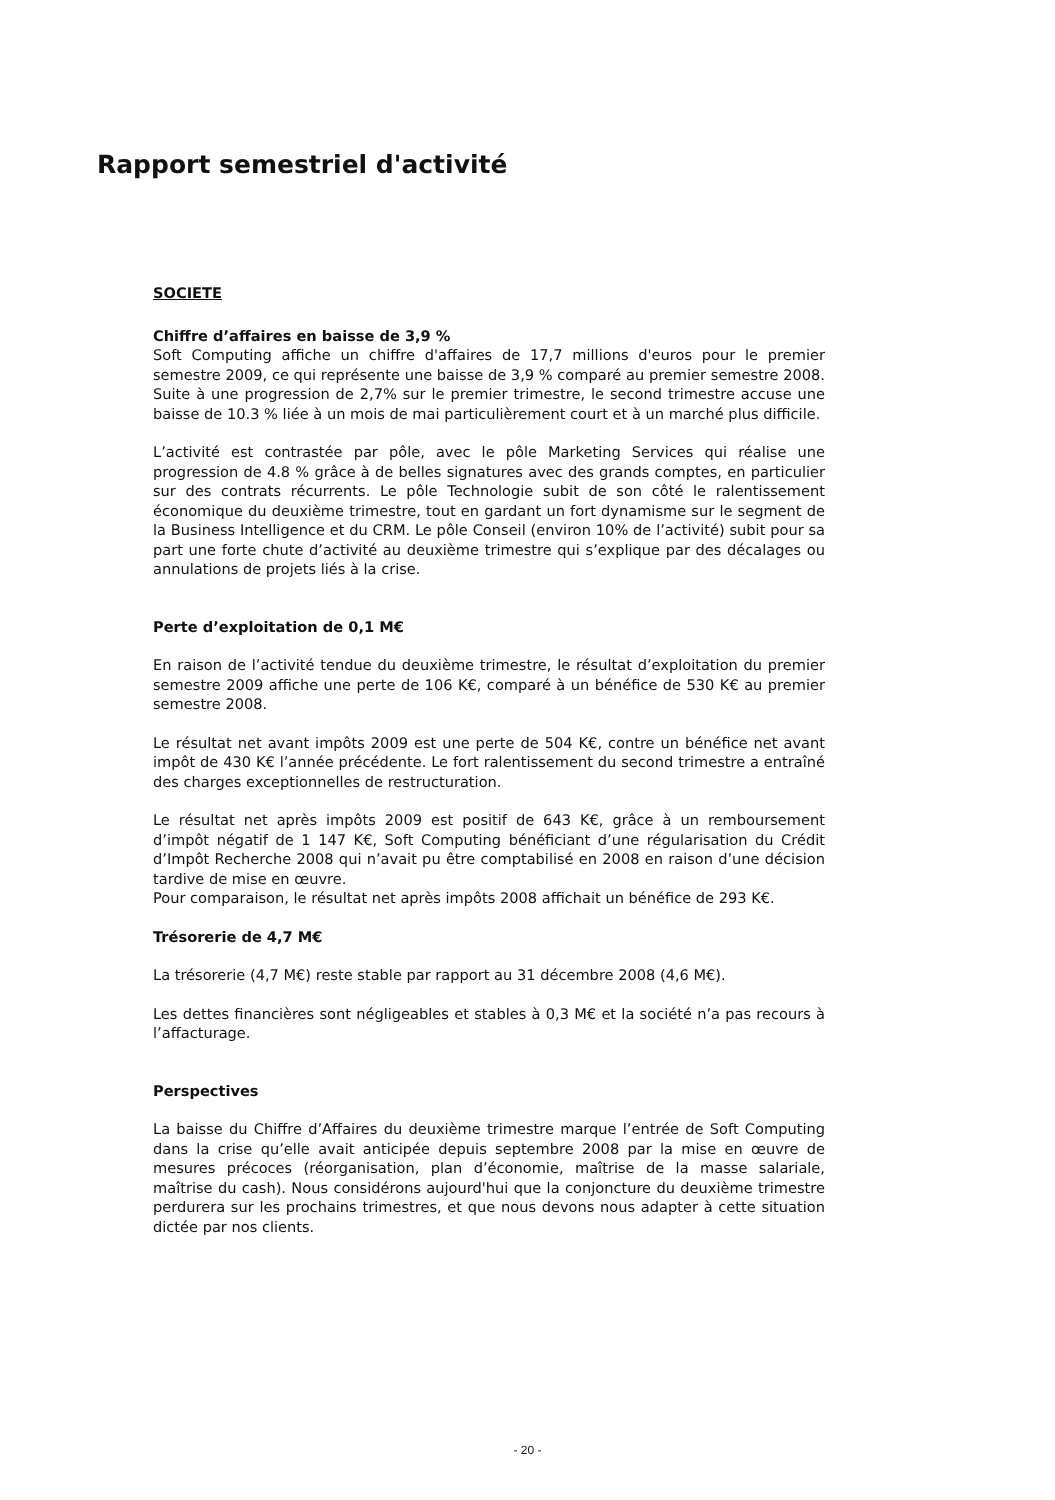Rapport semestriel d'activité
SOCIETE
Chiffre d’affaires en baisse de 3,9 %
Soft Computing affiche un chiffre d'affaires de 17,7 millions d'euros pour le premier semestre 2009, ce qui représente une baisse de 3,9 % comparé au premier semestre 2008. Suite à une progression de 2,7% sur le premier trimestre, le second trimestre accuse une baisse de 10.3 % liée à un mois de mai particulièrement court et à un marché plus difficile.
L’activité est contrastée par pôle, avec le pôle Marketing Services qui réalise une progression de 4.8 % grâce à de belles signatures avec des grands comptes, en particulier sur des contrats récurrents. Le pôle Technologie subit de son côté le ralentissement économique du deuxième trimestre, tout en gardant un fort dynamisme sur le segment de la Business Intelligence et du CRM. Le pôle Conseil (environ 10% de l’activité) subit pour sa part une forte chute d’activité au deuxième trimestre qui s’explique par des décalages ou annulations de projets liés à la crise.
Perte d’exploitation de 0,1 M€
En raison de l’activité tendue du deuxième trimestre, le résultat d’exploitation du premier semestre 2009 affiche une perte de 106 K€, comparé à un bénéfice de 530 K€ au premier semestre 2008.
Le résultat net avant impôts 2009 est une perte de 504 K€, contre un bénéfice net avant impôt de 430 K€ l’année précédente. Le fort ralentissement du second trimestre a entraîné des charges exceptionnelles de restructuration.
Le résultat net après impôts 2009 est positif de 643 K€, grâce à un remboursement d’impôt négatif de 1 147 K€, Soft Computing bénéficiant d’une régularisation du Crédit d’Impôt Recherche 2008 qui n’avait pu être comptabilisé en 2008 en raison d’une décision tardive de mise en œuvre.
Pour comparaison, le résultat net après impôts 2008 affichait un bénéfice de 293 K€.
Trésorerie de 4,7 M€
La trésorerie (4,7 M€) reste stable par rapport au 31 décembre 2008 (4,6 M€).
Les dettes financières sont négligeables et stables à 0,3 M€ et la société n’a pas recours à l’affacturage.
Perspectives
La baisse du Chiffre d’Affaires du deuxième trimestre marque l’entrée de Soft Computing dans la crise qu’elle avait anticipée depuis septembre 2008 par la mise en œuvre de mesures précoces (réorganisation, plan d’économie, maîtrise de la masse salariale, maîtrise du cash). Nous considérons aujourd'hui que la conjoncture du deuxième trimestre perdurera sur les prochains trimestres, et que nous devons nous adapter à cette situation dictée par nos clients.
- 20 -